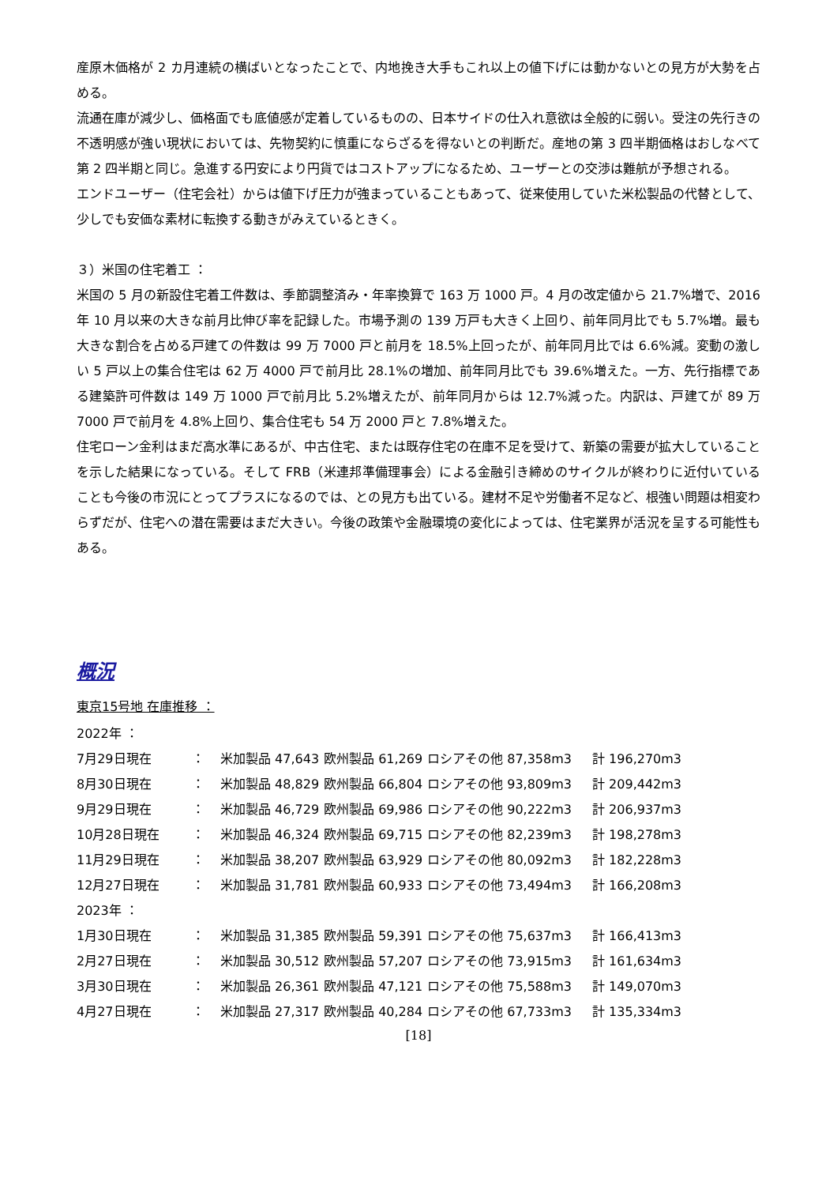産原木価格が 2 カ月連続の横ばいとなったことで、内地挽き大手もこれ以上の値下げには動かないとの見方が大勢を占める。
流通在庫が減少し、価格面でも底値感が定着しているものの、日本サイドの仕入れ意欲は全般的に弱い。受注の先行きの不透明感が強い現状においては、先物契約に慎重にならざるを得ないとの判断だ。産地の第 3 四半期価格はおしなべて第 2 四半期と同じ。急進する円安により円貨ではコストアップになるため、ユーザーとの交渉は難航が予想される。
エンドユーザー（住宅会社）からは値下げ圧力が強まっていることもあって、従来使用していた米松製品の代替として、少しでも安価な素材に転換する動きがみえているときく。
３）米国の住宅着工 ：
米国の 5 月の新設住宅着工件数は、季節調整済み・年率換算で 163 万 1000 戸。4 月の改定値から 21.7%増で、2016 年 10 月以来の大きな前月比伸び率を記録した。市場予測の 139 万戸も大きく上回り、前年同月比でも 5.7%増。最も大きな割合を占める戸建ての件数は 99 万 7000 戸と前月を 18.5%上回ったが、前年同月比では 6.6%減。変動の激しい 5 戸以上の集合住宅は 62 万 4000 戸で前月比 28.1%の増加、前年同月比でも 39.6%増えた。一方、先行指標である建築許可件数は 149 万 1000 戸で前月比 5.2%増えたが、前年同月からは 12.7%減った。内訳は、戸建てが 89 万 7000 戸で前月を 4.8%上回り、集合住宅も 54 万 2000 戸と 7.8%増えた。
住宅ローン金利はまだ高水準にあるが、中古住宅、または既存住宅の在庫不足を受けて、新築の需要が拡大していることを示した結果になっている。そして FRB（米連邦準備理事会）による金融引き締めのサイクルが終わりに近付いていることも今後の市況にとってプラスになるのでは、との見方も出ている。建材不足や労働者不足など、根強い問題は相変わらずだが、住宅への潜在需要はまだ大きい。今後の政策や金融環境の変化によっては、住宅業界が活況を呈する可能性もある。
概況
東京15号地 在庫推移 ：
| 2022年 ： | | | | | |
| 7月29日現在 | ： | 米加製品 47,643 | 欧州製品 61,269 | ロシアその他 87,358m3 | 計 196,270m3 |
| 8月30日現在 | ： | 米加製品 48,829 | 欧州製品 66,804 | ロシアその他 93,809m3 | 計 209,442m3 |
| 9月29日現在 | ： | 米加製品 46,729 | 欧州製品 69,986 | ロシアその他 90,222m3 | 計 206,937m3 |
| 10月28日現在 | ： | 米加製品 46,324 | 欧州製品 69,715 | ロシアその他 82,239m3 | 計 198,278m3 |
| 11月29日現在 | ： | 米加製品 38,207 | 欧州製品 63,929 | ロシアその他 80,092m3 | 計 182,228m3 |
| 12月27日現在 | ： | 米加製品 31,781 | 欧州製品 60,933 | ロシアその他 73,494m3 | 計 166,208m3 |
| 2023年 ： | | | | | |
| 1月30日現在 | ： | 米加製品 31,385 | 欧州製品 59,391 | ロシアその他 75,637m3 | 計 166,413m3 |
| 2月27日現在 | ： | 米加製品 30,512 | 欧州製品 57,207 | ロシアその他 73,915m3 | 計 161,634m3 |
| 3月30日現在 | ： | 米加製品 26,361 | 欧州製品 47,121 | ロシアその他 75,588m3 | 計 149,070m3 |
| 4月27日現在 | ： | 米加製品 27,317 | 欧州製品 40,284 | ロシアその他 67,733m3 | 計 135,334m3 |
[18]